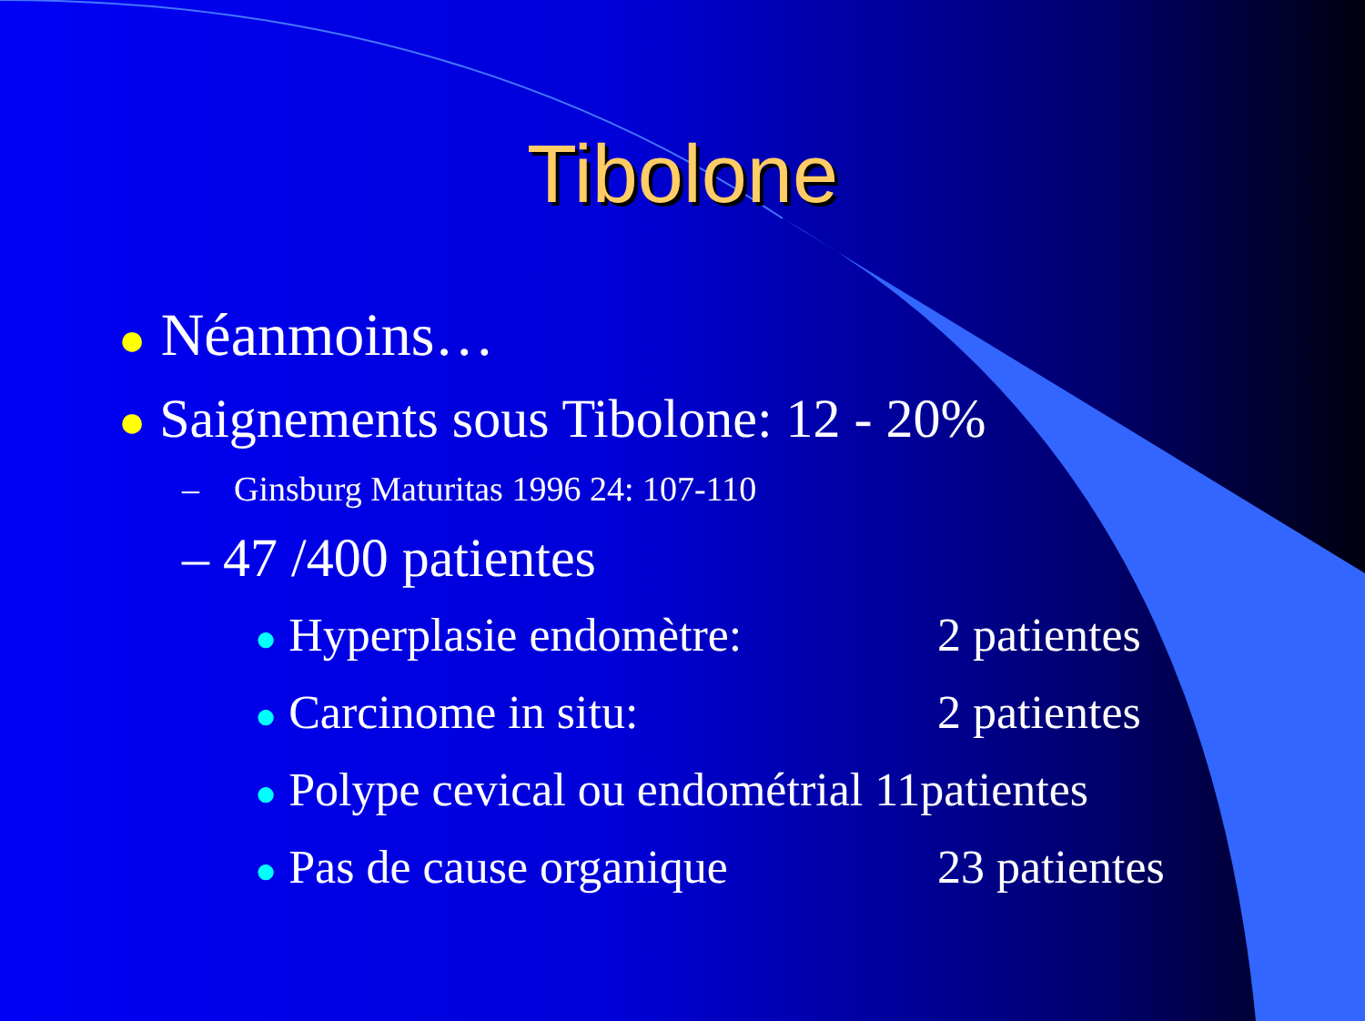Tibolone
● Néanmoins…
● Saignements sous Tibolone: 12 - 20%
– Ginsburg Maturitas 1996 24: 107-110
– 47 /400 patientes
● Hyperplasie endomètre: 2 patientes
● Carcinome in situ: 2 patientes
● Polype cevical ou endométrial 11patientes
● Pas de cause organique 23 patientes